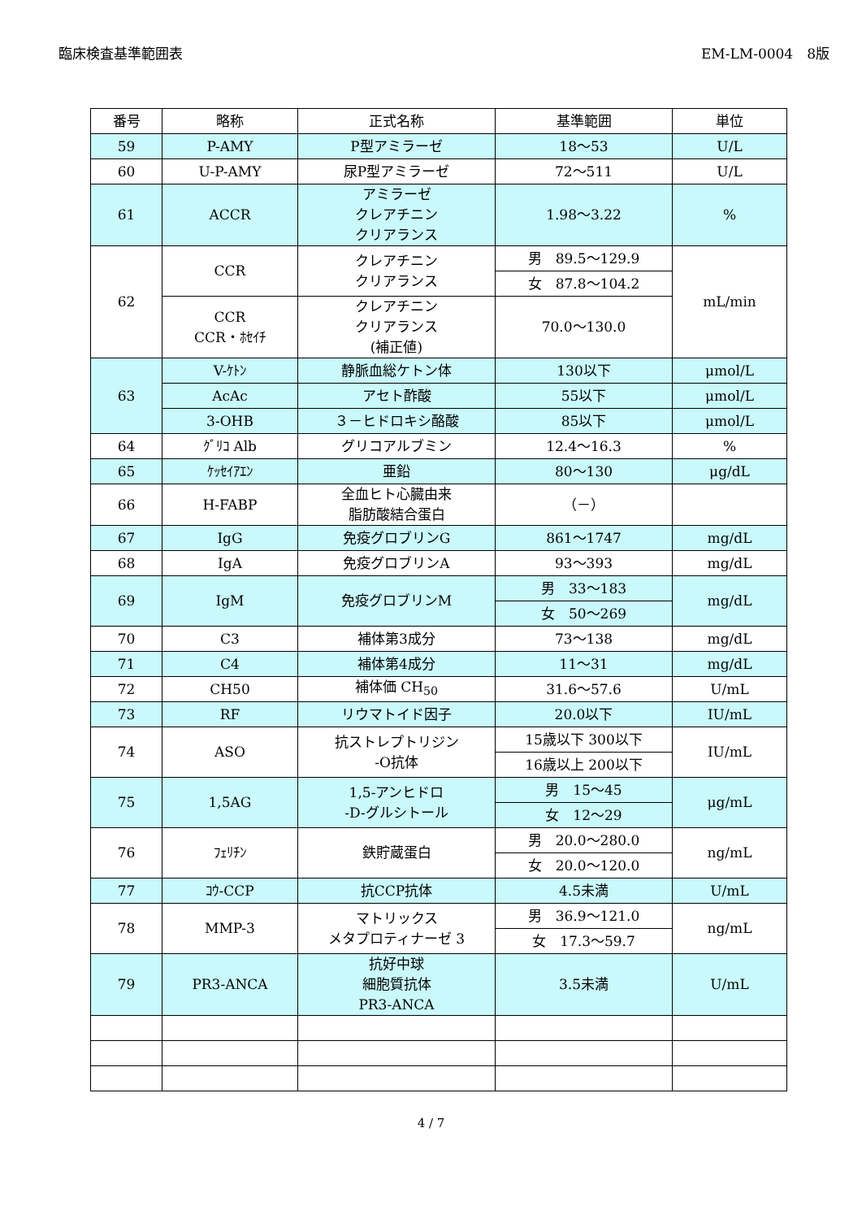臨床検査基準範囲表 EM-LM-0004　8版
| 番号 | 略称 | 正式名称 | 基準範囲 | 単位 |
| --- | --- | --- | --- | --- |
| 59 | P-AMY | P型アミラーゼ | 18～53 | U/L |
| 60 | U-P-AMY | 尿P型アミラーゼ | 72～511 | U/L |
| 61 | ACCR | アミラーゼ クレアチニン クリアランス | 1.98～3.22 | % |
| 62 | CCR | クレアチニン クリアランス | 男 89.5～129.9 | mL/min |
| | | | 女 87.8～104.2 | |
| | CCR CCR・ﾎｾｲﾁ | クレアチニン クリアランス (補正値) | 70.0～130.0 | |
| 63 | V-ｹﾄﾝ | 静脈血総ケトン体 | 130以下 | μmol/L |
| | AcAc | アセト酢酸 | 55以下 | μmol/L |
| | 3-OHB | ３－ヒドロキシ酪酸 | 85以下 | μmol/L |
| 64 | ｸﾞﾘｺ Alb | グリコアルブミン | 12.4～16.3 | % |
| 65 | ｹｯｾｲｱｴﾝ | 亜鉛 | 80～130 | μg/dL |
| 66 | H-FABP | 全血ヒト心臓由来 脂肪酸結合蛋白 | （－） | |
| 67 | IgG | 免疫グロブリンG | 861～1747 | mg/dL |
| 68 | IgA | 免疫グロブリンA | 93～393 | mg/dL |
| 69 | IgM | 免疫グロブリンM | 男 33～183 | mg/dL |
| | | | 女 50～269 | |
| 70 | C3 | 補体第3成分 | 73～138 | mg/dL |
| 71 | C4 | 補体第4成分 | 11～31 | mg/dL |
| 72 | CH50 | 補体価 CH<sub>50</sub> | 31.6～57.6 | U/mL |
| 73 | RF | リウマトイド因子 | 20.0以下 | IU/mL |
| 74 | ASO | 抗ストレプトリジン -O抗体 | 15歳以下 300以下 | IU/mL |
| | | | 16歳以上 200以下 | |
| 75 | 1,5AG | 1,5-アンヒドロ -D-グルシトール | 男 15～45 | μg/mL |
| | | | 女 12～29 | |
| 76 | ﾌｪﾘﾁﾝ | 鉄貯蔵蛋白 | 男 20.0～280.0 | ng/mL |
| | | | 女 20.0～120.0 | |
| 77 | ｺｳ-CCP | 抗CCP抗体 | 4.5未満 | U/mL |
| 78 | MMP-3 | マトリックス メタプロティナーゼ 3 | 男 36.9～121.0 | ng/mL |
| | | | 女 17.3～59.7 | |
| 79 | PR3-ANCA | 抗好中球 細胞質抗体 PR3-ANCA | 3.5未満 | U/mL |
4 / 7